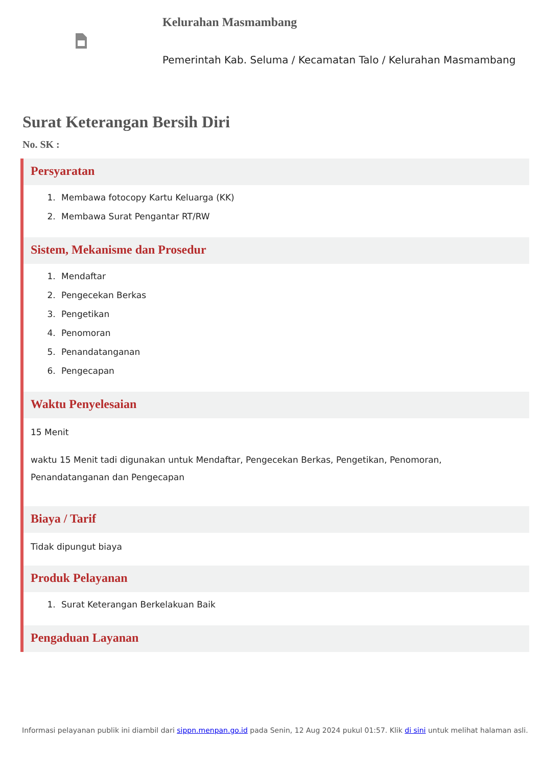Kelurahan Masmambang
Pemerintah Kab. Seluma / Kecamatan Talo / Kelurahan Masmambang
Surat Keterangan Bersih Diri
No. SK :
Persyaratan
1. Membawa fotocopy Kartu Keluarga (KK)
2. Membawa Surat Pengantar RT/RW
Sistem, Mekanisme dan Prosedur
1. Mendaftar
2. Pengecekan Berkas
3. Pengetikan
4. Penomoran
5. Penandatanganan
6. Pengecapan
Waktu Penyelesaian
15 Menit
waktu 15 Menit tadi digunakan untuk Mendaftar, Pengecekan Berkas, Pengetikan, Penomoran, Penandatanganan dan Pengecapan
Biaya / Tarif
Tidak dipungut biaya
Produk Pelayanan
1. Surat Keterangan Berkelakuan Baik
Pengaduan Layanan
Informasi pelayanan publik ini diambil dari sippn.menpan.go.id pada Senin, 12 Aug 2024 pukul 01:57. Klik di sini untuk melihat halaman asli.